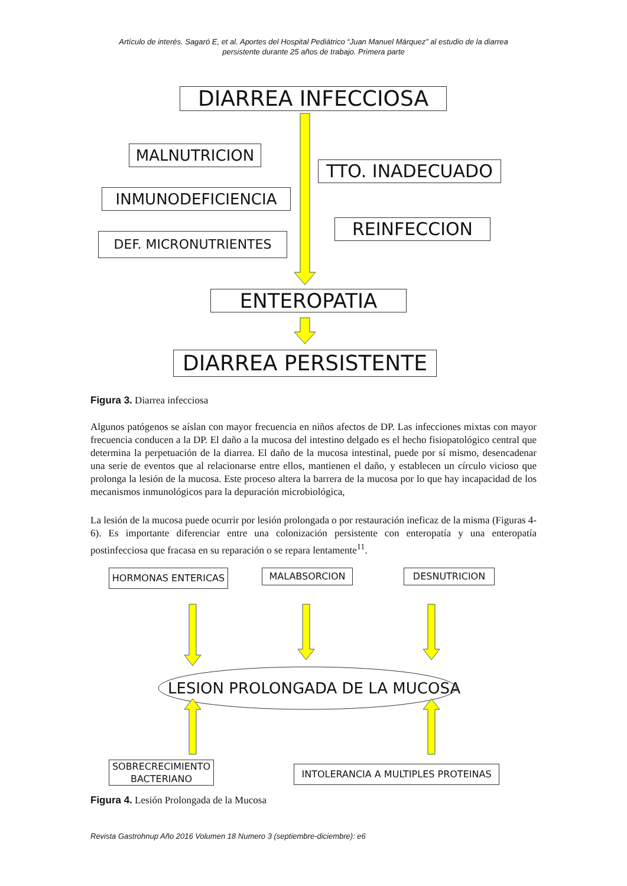Artículo de interés. Sagaró E, et al. Aportes del Hospital Pediátrico “Juan Manuel Márquez” al estudio de la diarrea
persistente durante 25 años de trabajo. Primera parte
DIARREA INFECCIOSA
MALNUTRICION
TTO. INADECUADO
INMUNODEFICIENCIA
REINFECCION
DEF. MICRONUTRIENTES
ENTEROPATIA
DIARREA PERSISTENTE
Figura 3. Diarrea infecciosa
Algunos patógenos se aíslan con mayor frecuencia en niños afectos de DP. Las infecciones mixtas con mayor frecuencia conducen a la DP. El daño a la mucosa del intestino delgado es el hecho fisiopatológico central que determina la perpetuación de la diarrea. El daño de la mucosa intestinal, puede por sí mismo, desencadenar una serie de eventos que al relacionarse entre ellos, mantienen el daño, y establecen un círculo vicioso que prolonga la lesión de la mucosa. Este proceso altera la barrera de la mucosa por lo que hay incapacidad de los mecanismos inmunológicos para la depuración microbiológica,
La lesión de la mucosa puede ocurrir por lesión prolongada o por restauración ineficaz de la misma (Figuras 4-6). Es importante diferenciar entre una colonización persistente con enteropatía y una enteropatía postinfecciosa que fracasa en su reparación o se repara lentamente<sup>11</sup>.
HORMONAS ENTERICAS MALABSORCION DESNUTRICION
LESION PROLONGADA DE LA MUCOSA
SOBRECRECIMIENTO BACTERIANO
INTOLERANCIA A MULTIPLES PROTEINAS
Figura 4. Lesión Prolongada de la Mucosa
Revista Gastrohnup Año 2016 Volumen 18 Numero 3 (septiembre-diciembre): e6